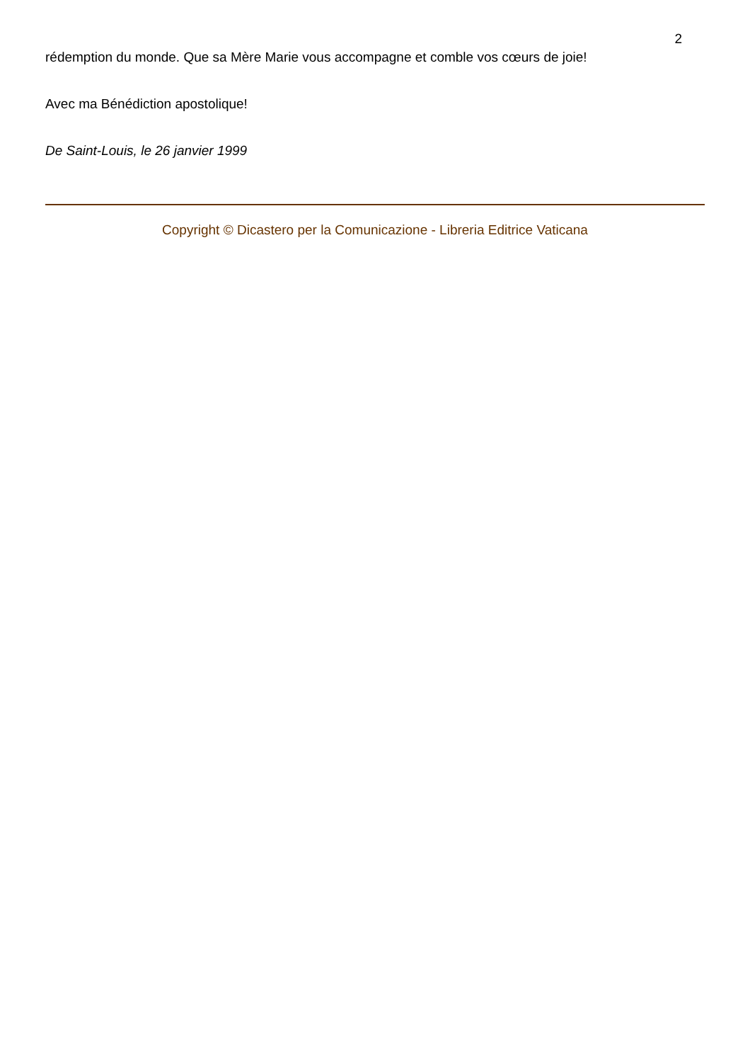2
rédemption du monde. Que sa Mère Marie vous accompagne et comble vos cœurs de joie!
Avec ma Bénédiction apostolique!
De Saint-Louis, le 26 janvier 1999
Copyright © Dicastero per la Comunicazione - Libreria Editrice Vaticana